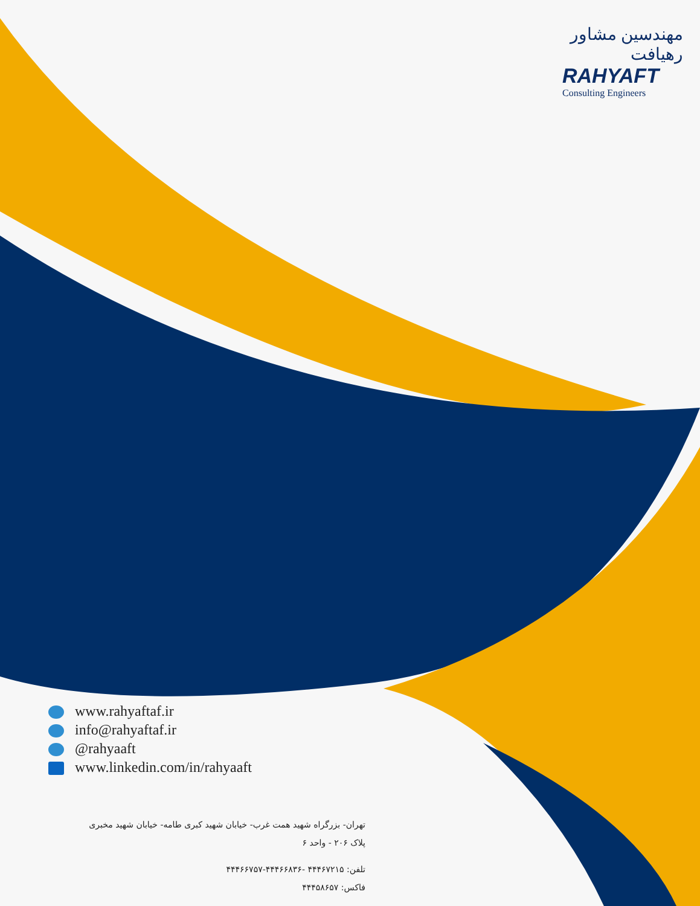مهندسین مشاور رهیافت
RAHYAFT
Consulting Engineers
www.rahyaftaf.ir
info@rahyaftaf.ir
@rahyaaft
www.linkedin.com/in/rahyaaft
تهران- بزرگراه شهید همت غرب- خیابان شهید کبری طامه- خیابان شهید مخبری
پلاک ۲۰۶ - واحد ۶
تلفن: ۴۴۴۶۷۲۱۵ -۴۴۴۶۶۸۳۶-۴۴۴۶۶۷۵۷
فاکس: ۴۴۴۵۸۶۵۷